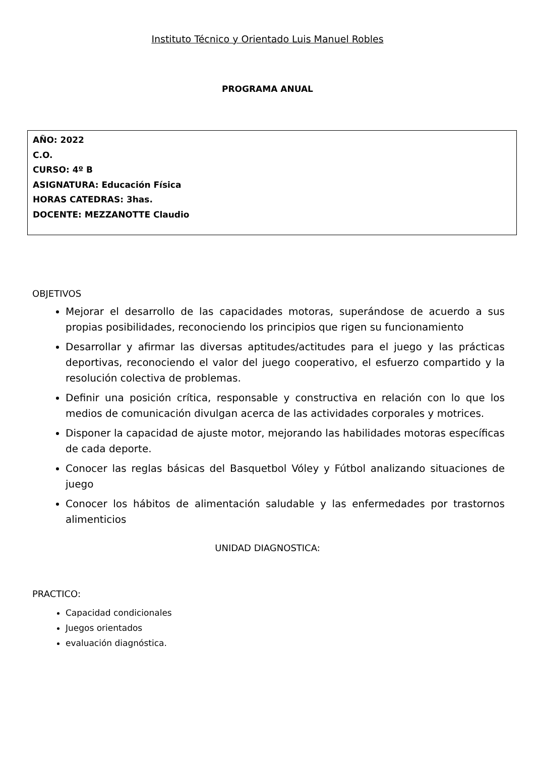Instituto Técnico y Orientado Luis Manuel Robles
PROGRAMA ANUAL
AÑO: 2022
C.O.
CURSO: 4º B
ASIGNATURA: Educación Física
HORAS CATEDRAS: 3has.
DOCENTE: MEZZANOTTE Claudio
OBJETIVOS
Mejorar el desarrollo de las capacidades motoras, superándose de acuerdo a sus propias posibilidades, reconociendo los principios que rigen su funcionamiento
Desarrollar y afirmar las diversas aptitudes/actitudes para el juego y las prácticas deportivas, reconociendo el valor del juego cooperativo, el esfuerzo compartido y la resolución colectiva de problemas.
Definir una posición crítica, responsable y constructiva en relación con lo que los medios de comunicación divulgan acerca de las actividades corporales y motrices.
Disponer la capacidad de ajuste motor, mejorando las habilidades motoras específicas de cada deporte.
Conocer las reglas básicas del Basquetbol Vóley y Fútbol analizando situaciones de juego
Conocer los hábitos de alimentación saludable y las enfermedades por trastornos alimenticios
UNIDAD DIAGNOSTICA:
PRACTICO:
Capacidad condicionales
Juegos orientados
evaluación diagnóstica.